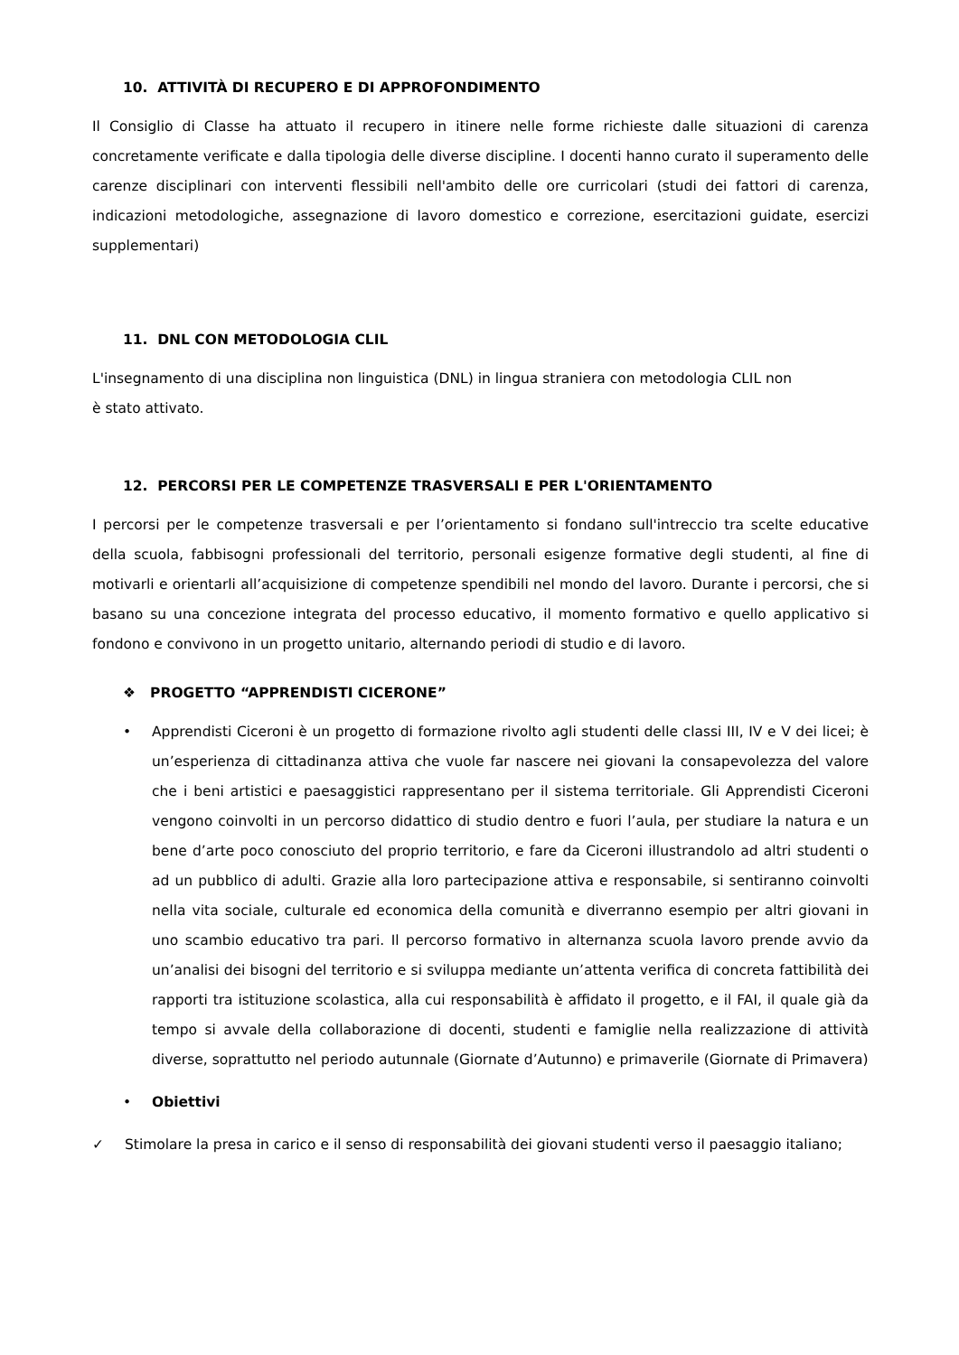10. ATTIVITÀ DI RECUPERO E DI APPROFONDIMENTO
Il Consiglio di Classe ha attuato il recupero in itinere nelle forme richieste dalle situazioni di carenza concretamente verificate e dalla tipologia delle diverse discipline. I docenti hanno curato il superamento delle carenze disciplinari con interventi flessibili nell'ambito delle ore curricolari (studi dei fattori di carenza, indicazioni metodologiche, assegnazione di lavoro domestico e correzione, esercitazioni guidate, esercizi supplementari)
11. DNL CON METODOLOGIA CLIL
L'insegnamento di una disciplina non linguistica (DNL) in lingua straniera con metodologia CLIL non
è stato attivato.
12. PERCORSI PER LE COMPETENZE TRASVERSALI E PER L'ORIENTAMENTO
I percorsi per le competenze trasversali e per l’orientamento si fondano sull'intreccio tra scelte educative della scuola, fabbisogni professionali del territorio, personali esigenze formative degli studenti, al fine di motivarli e orientarli all’acquisizione di competenze spendibili nel mondo del lavoro. Durante i percorsi, che si basano su una concezione integrata del processo educativo, il momento formativo e quello applicativo si fondono e convivono in un progetto unitario, alternando periodi di studio e di lavoro.
❖ PROGETTO “APPRENDISTI CICERONE”
• Apprendisti Ciceroni è un progetto di formazione rivolto agli studenti delle classi III, IV e V dei licei; è un’esperienza di cittadinanza attiva che vuole far nascere nei giovani la consapevolezza del valore che i beni artistici e paesaggistici rappresentano per il sistema territoriale. Gli Apprendisti Ciceroni vengono coinvolti in un percorso didattico di studio dentro e fuori l’aula, per studiare la natura e un bene d’arte poco conosciuto del proprio territorio, e fare da Ciceroni illustrandolo ad altri studenti o ad un pubblico di adulti. Grazie alla loro partecipazione attiva e responsabile, si sentiranno coinvolti nella vita sociale, culturale ed economica della comunità e diverranno esempio per altri giovani in uno scambio educativo tra pari. Il percorso formativo in alternanza scuola lavoro prende avvio da un’analisi dei bisogni del territorio e si sviluppa mediante un’attenta verifica di concreta fattibilità dei rapporti tra istituzione scolastica, alla cui responsabilità è affidato il progetto, e il FAI, il quale già da tempo si avvale della collaborazione di docenti, studenti e famiglie nella realizzazione di attività diverse, soprattutto nel periodo autunnale (Giornate d’Autunno) e primaverile (Giornate di Primavera)
• Obiettivi
✓ Stimolare la presa in carico e il senso di responsabilità dei giovani studenti verso il paesaggio italiano;